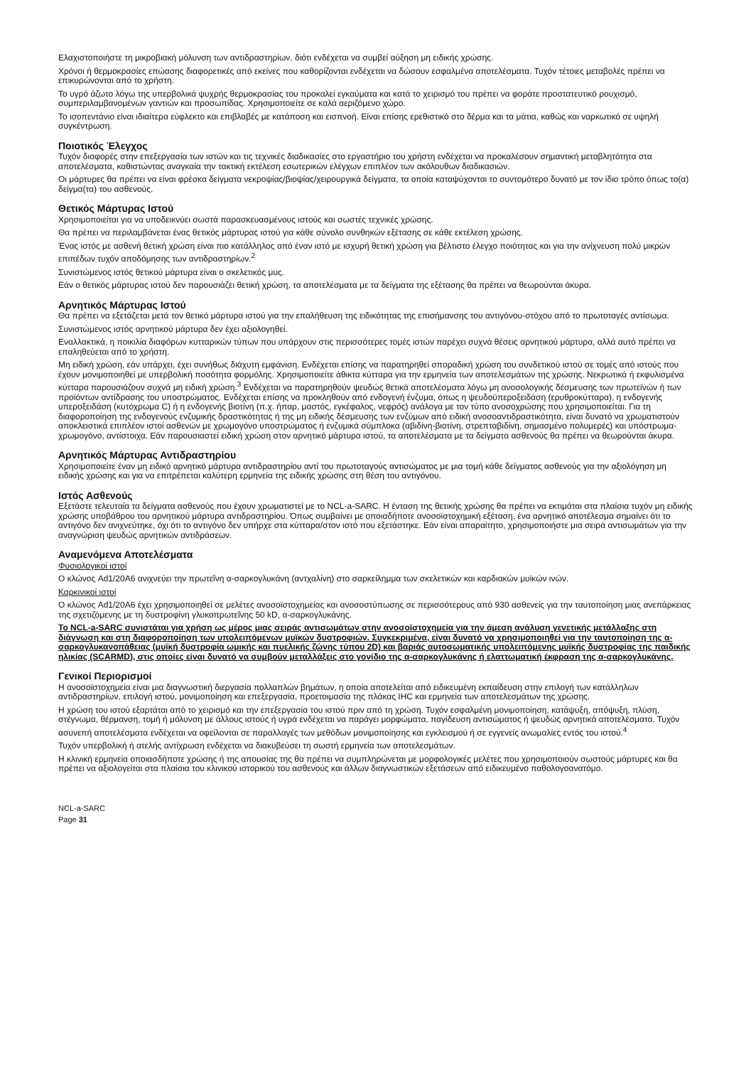Ελαχιστοποιήστε τη μικροβιακή μόλυνση των αντιδραστηρίων, διότι ενδέχεται να συμβεί αύξηση μη ειδικής χρώσης.
Χρόνοι ή θερμοκρασίες επώασης διαφορετικές από εκείνες που καθορίζονται ενδέχεται να δώσουν εσφαλμένα αποτελέσματα. Τυχόν τέτοιες μεταβολές πρέπει να επικυρώνονται από το χρήστη.
Το υγρό άζωτο λόγω της υπερβολικά ψυχρής θερμοκρασίας του προκαλεί εγκαύματα και κατά το χειρισμό του πρέπει να φοράτε προστατευτικό ρουχισμό, συμπεριλαμβανομένων γαντιών και προσωπίδας. Χρησιμοποιείτε σε καλά αεριζόμενο χώρο.
Το ισοπεντάνιο είναι ιδιαίτερα εύφλεκτο και επιβλαβές με κατάποση και εισπνοή. Είναι επίσης ερεθιστικό στο δέρμα και τα μάτια, καθώς και ναρκωτικό σε υψηλή συγκέντρωση.
Ποιοτικός Έλεγχος
Τυχόν διαφορές στην επεξεργασία των ιστών και τις τεχνικές διαδικασίες στο εργαστήριο του χρήστη ενδέχεται να προκαλέσουν σημαντική μεταβλητότητα στα αποτελέσματα, καθιστώντας αναγκαία την τακτική εκτέλεση εσωτερικών ελέγχων επιπλέον των ακόλουθων διαδικασιών.
Οι μάρτυρες θα πρέπει να είναι φρέσκα δείγματα νεκροψίας/βιοψίας/χειρουργικά δείγματα, τα οποία καταψύχονται το συντομότερο δυνατό με τον ίδιο τρόπο όπως το(α) δείγμα(τα) του ασθενούς.
Θετικός Μάρτυρας Ιστού
Χρησιμοποιείται για να υποδεικνύει σωστά παρασκευασμένους ιστούς και σωστές τεχνικές χρώσης.
Θα πρέπει να περιλαμβάνεται ένας θετικός μάρτυρας ιστού για κάθε σύνολο συνθηκών εξέτασης σε κάθε εκτέλεση χρώσης.
Ένας ιστός με ασθενή θετική χρώση είναι πιο κατάλληλος από έναν ιστό με ισχυρή θετική χρώση για βέλτιστο έλεγχο ποιότητας και για την ανίχνευση πολύ μικρών επιπέδων τυχόν αποδόμησης των αντιδραστηρίων.<sup>2</sup>
Συνιστώμενος ιστός θετικού μάρτυρα είναι ο σκελετικός μυς.
Εάν ο θετικός μάρτυρας ιστού δεν παρουσιάζει θετική χρώση, τα αποτελέσματα με τα δείγματα της εξέτασης θα πρέπει να θεωρούνται άκυρα.
Αρνητικός Μάρτυρας Ιστού
Θα πρέπει να εξετάζεται μετά τον θετικό μάρτυρα ιστού για την επαλήθευση της ειδικότητας της επισήμανσης του αντιγόνου-στόχου από το πρωτοταγές αντίσωμα.
Συνιστώμενος ιστός αρνητικού μάρτυρα δεν έχει αξιολογηθεί.
Εναλλακτικά, η ποικιλία διαφόρων κυτταρικών τύπων που υπάρχουν στις περισσότερες τομές ιστών παρέχει συχνά θέσεις αρνητικού μάρτυρα, αλλά αυτό πρέπει να επαληθεύεται από το χρήστη.
Μη ειδική χρώση, εάν υπάρχει, έχει συνήθως διάχυτη εμφάνιση. Ενδέχεται επίσης να παρατηρηθεί σποραδική χρώση του συνδετικού ιστού σε τομές από ιστούς που έχουν μονιμοποιηθεί με υπερβολική ποσότητα φορμόλης. Χρησιμοποιείτε άθικτα κύτταρα για την ερμηνεία των αποτελεσμάτων της χρώσης. Νεκρωτικά ή εκφυλισμένα κύτταρα παρουσιάζουν συχνά μη ειδική χρώση.<sup>3</sup> Ενδέχεται να παρατηρηθούν ψευδώς θετικά αποτελέσματα λόγω μη ανοσολογικής δέσμευσης των πρωτεϊνών ή των προϊόντων αντίδρασης του υποστρώματος. Ενδέχεται επίσης να προκληθούν από ενδογενή ένζυμα, όπως η ψευδοϋπεροξειδάση (ερυθροκύτταρα), η ενδογενής υπεροξειδάση (κυτόχρωμα C) ή η ενδογενής βιοτίνη (π.χ. ήπαρ, μαστός, εγκέφαλος, νεφρός) ανάλογα με τον τύπο ανοσοχρώσης που χρησιμοποιείται. Για τη διαφοροποίηση της ενδογενούς ενζυμικής δραστικότητας ή της μη ειδικής δέσμευσης των ενζύμων από ειδική ανοσοαντιδραστικότητα, είναι δυνατό να χρωματιστούν αποκλειστικά επιπλέον ιστοί ασθενών με χρωμογόνο υποστρώματος ή ενζυμικά σύμπλοκα (αβιδίνη-βιοτίνη, στρεπταβιδίνη, σημασμένο πολυμερές) και υπόστρωμα-χρωμογόνο, αντίστοιχα. Εάν παρουσιαστεί ειδική χρώση στον αρνητικό μάρτυρα ιστού, τα αποτελέσματα με τα δείγματα ασθενούς θα πρέπει να θεωρούνται άκυρα.
Αρνητικός Μάρτυρας Αντιδραστηρίου
Χρησιμοποιείτε έναν μη ειδικό αρνητικό μάρτυρα αντιδραστηρίου αντί του πρωτοταγούς αντισώματος με μια τομή κάθε δείγματος ασθενούς για την αξιολόγηση μη ειδικής χρώσης και για να επιτρέπεται καλύτερη ερμηνεία της ειδικής χρώσης στη θέση του αντιγόνου.
Ιστός Ασθενούς
Εξετάστε τελευταία τα δείγματα ασθενούς που έχουν χρωματιστεί με το NCL-a-SARC. Η ένταση της θετικής χρώσης θα πρέπει να εκτιμάται στα πλαίσια τυχόν μη ειδικής χρώσης υποβάθρου του αρνητικού μάρτυρα αντιδραστηρίου. Όπως συμβαίνει με οποιαδήποτε ανοσοϊστοχημική εξέταση, ένα αρνητικό αποτέλεσμα σημαίνει ότι το αντιγόνο δεν ανιχνεύτηκε, όχι ότι το αντιγόνο δεν υπήρχε στα κύτταρα/στον ιστό που εξετάστηκε. Εάν είναι απαραίτητο, χρησιμοποιήστε μια σειρά αντισωμάτων για την αναγνώριση ψευδώς αρνητικών αντιδράσεων.
Αναμενόμενα Αποτελέσματα
Φυσιολογικοί ιστοί
Ο κλώνος Ad1/20A6 ανιχνεύει την πρωτεΐνη α-σαρκογλυκάνη (αντχαλίνη) στο σαρκείλημμα των σκελετικών και καρδιακών μυϊκών ινών.
Καρκινικοί ιστοί
Ο κλώνος Ad1/20A6 έχει χρησιμοποιηθεί σε μελέτες ανοσοϊστοχημείας και ανοσοστύπωσης σε περισσότερους από 930 ασθενείς για την ταυτοποίηση μιας ανεπάρκειας της σχετιζόμενης με τη δυστροφίνη γλυκοπρωτεΐνης 50 kD, α-σαρκογλυκάνης.
Το NCL-a-SARC συνιστάται για χρήση ως μέρος μιας σειράς αντισωμάτων στην ανοσοϊστοχημεία για την άμεση ανάλυση γενετικής μετάλλαξης στη διάγνωση και στη διαφοροποίηση των υπολειπόμενων μυϊκών δυστροφιών. Συγκεκριμένα, είναι δυνατό να χρησιμοποιηθεί για την ταυτοποίηση της α-σαρκογλυκανοπάθειας (μυϊκή δυστροφία ωμικής και πυελικής ζώνης τύπου 2D) και βαριάς αυτοσωματικής υπολειπόμενης μυϊκής δυστροφίας της παιδικής ηλικίας (SCARMD), στις οποίες είναι δυνατό να συμβούν μεταλλάξεις στο γονίδιο της α-σαρκογλυκάνης ή ελαττωματική έκφραση της α-σαρκογλυκάνης.
Γενικοί Περιορισμοί
Η ανοσοϊστοχημεία είναι μια διαγνωστική διεργασία πολλαπλών βημάτων, η οποία αποτελείται από ειδικευμένη εκπαίδευση στην επιλογή των κατάλληλων αντιδραστηρίων, επιλογή ιστού, μονιμοποίηση και επεξεργασία, προετοιμασία της πλάκας IHC και ερμηνεία των αποτελεσμάτων της χρώσης.
Η χρώση του ιστού εξαρτάται από το χειρισμό και την επεξεργασία του ιστού πριν από τη χρώση. Τυχόν εσφαλμένη μονιμοποίηση, κατάψυξη, απόψυξη, πλύση, στέγνωμα, θέρμανση, τομή ή μόλυνση με άλλους ιστούς ή υγρά ενδέχεται να παράγει μορφώματα, παγίδευση αντισώματος ή ψευδώς αρνητικά αποτελέσματα. Τυχόν ασυνεπή αποτελέσματα ενδέχεται να οφείλονται σε παραλλαγές των μεθόδων μονιμοποίησης και εγκλεισμού ή σε εγγενείς ανωμαλίες εντός του ιστού.<sup>4</sup>
Τυχόν υπερβολική ή ατελής αντίχρωση ενδέχεται να διακυβεύσει τη σωστή ερμηνεία των αποτελεσμάτων.
Η κλινική ερμηνεία οποιασδήποτε χρώσης ή της απουσίας της θα πρέπει να συμπληρώνεται με μορφολογικές μελέτες που χρησιμοποιούν σωστούς μάρτυρες και θα πρέπει να αξιολογείται στα πλαίσια του κλινικού ιστορικού του ασθενούς και άλλων διαγνωστικών εξετάσεων από ειδικευμένο παθολογοανατόμο.
NCL-a-SARC
Page 31